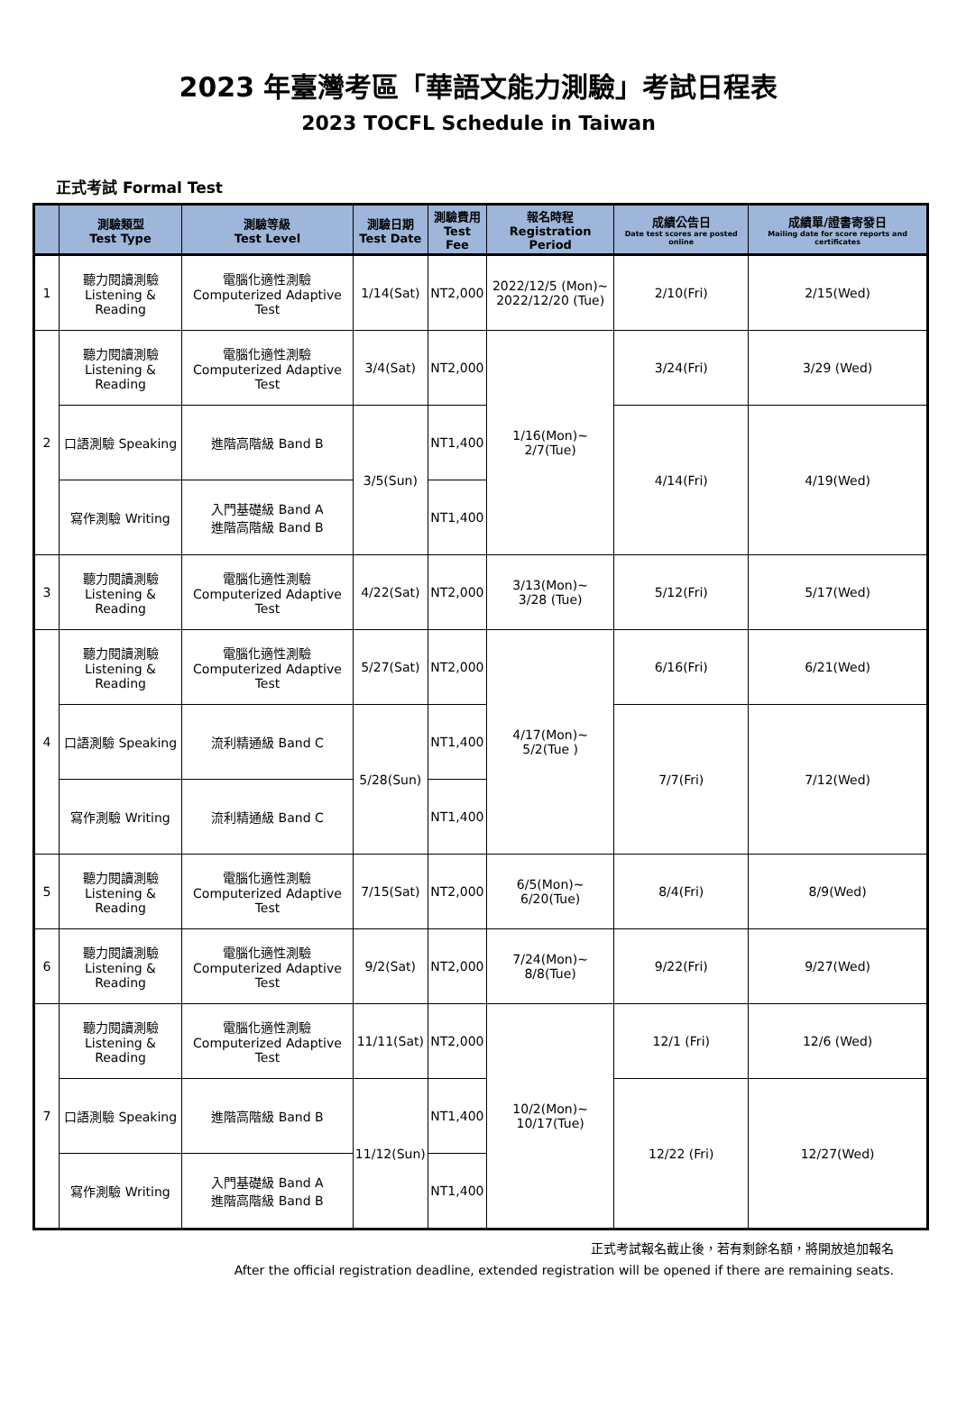2023 年臺灣考區「華語文能力測驗」考試日程表
2023 TOCFL Schedule in Taiwan
正式考試 Formal Test
| | 測驗類型 Test Type | 測驗等級 Test Level | 測驗日期 Test Date | 測驗費用 Test Fee | 報名時程 Registration Period | 成績公告日 Date test scores are posted online | 成績單/證書寄發日 Mailing date for score reports and certificates |
| --- | --- | --- | --- | --- | --- | --- | --- |
| 1 | 聽力閱讀測驗 Listening & Reading | 電腦化適性測驗 Computerized Adaptive Test | 1/14(Sat) | NT2,000 | 2022/12/5 (Mon)~ 2022/12/20 (Tue) | 2/10(Fri) | 2/15(Wed) |
| 2 | 聽力閱讀測驗 Listening & Reading | 電腦化適性測驗 Computerized Adaptive Test | 3/4(Sat) | NT2,000 | 1/16(Mon)~ 2/7(Tue) | 3/24(Fri) | 3/29 (Wed) |
| | 口語測驗 Speaking | 進階高階級 Band B | 3/5(Sun) | NT1,400 | | 4/14(Fri) | 4/19(Wed) |
| | 寫作測驗 Writing | 入門基礎級 Band A 進階高階級 Band B | | NT1,400 | | | |
| 3 | 聽力閱讀測驗 Listening & Reading | 電腦化適性測驗 Computerized Adaptive Test | 4/22(Sat) | NT2,000 | 3/13(Mon)~ 3/28 (Tue) | 5/12(Fri) | 5/17(Wed) |
| 4 | 聽力閱讀測驗 Listening & Reading | 電腦化適性測驗 Computerized Adaptive Test | 5/27(Sat) | NT2,000 | 4/17(Mon)~ 5/2(Tue ) | 6/16(Fri) | 6/21(Wed) |
| | 口語測驗 Speaking | 流利精通級 Band C | 5/28(Sun) | NT1,400 | | 7/7(Fri) | 7/12(Wed) |
| | 寫作測驗 Writing | 流利精通級 Band C | | NT1,400 | | | |
| 5 | 聽力閱讀測驗 Listening & Reading | 電腦化適性測驗 Computerized Adaptive Test | 7/15(Sat) | NT2,000 | 6/5(Mon)~ 6/20(Tue) | 8/4(Fri) | 8/9(Wed) |
| 6 | 聽力閱讀測驗 Listening & Reading | 電腦化適性測驗 Computerized Adaptive Test | 9/2(Sat) | NT2,000 | 7/24(Mon)~ 8/8(Tue) | 9/22(Fri) | 9/27(Wed) |
| 7 | 聽力閱讀測驗 Listening & Reading | 電腦化適性測驗 Computerized Adaptive Test | 11/11(Sat) | NT2,000 | 10/2(Mon)~ 10/17(Tue) | 12/1 (Fri) | 12/6 (Wed) |
| | 口語測驗 Speaking | 進階高階級 Band B | 11/12(Sun) | NT1,400 | | 12/22 (Fri) | 12/27(Wed) |
| | 寫作測驗 Writing | 入門基礎級 Band A 進階高階級 Band B | | NT1,400 | | | |
正式考試報名截止後，若有剩餘名額，將開放追加報名
After the official registration deadline, extended registration will be opened if there are remaining seats.